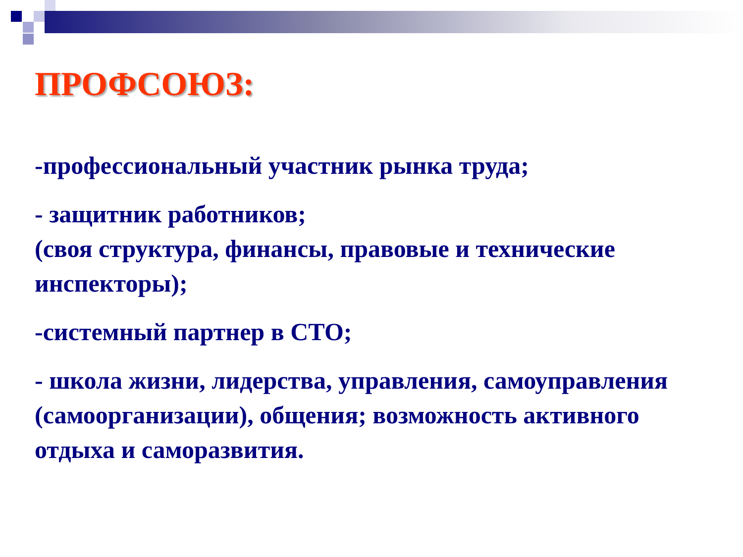ПРОФСОЮЗ:
-профессиональный участник рынка труда;
- защитник работников;
(своя структура, финансы, правовые и технические инспекторы);
-системный партнер в СТО;
- школа жизни, лидерства, управления, самоуправления (самоорганизации), общения; возможность активного отдыха и саморазвития.